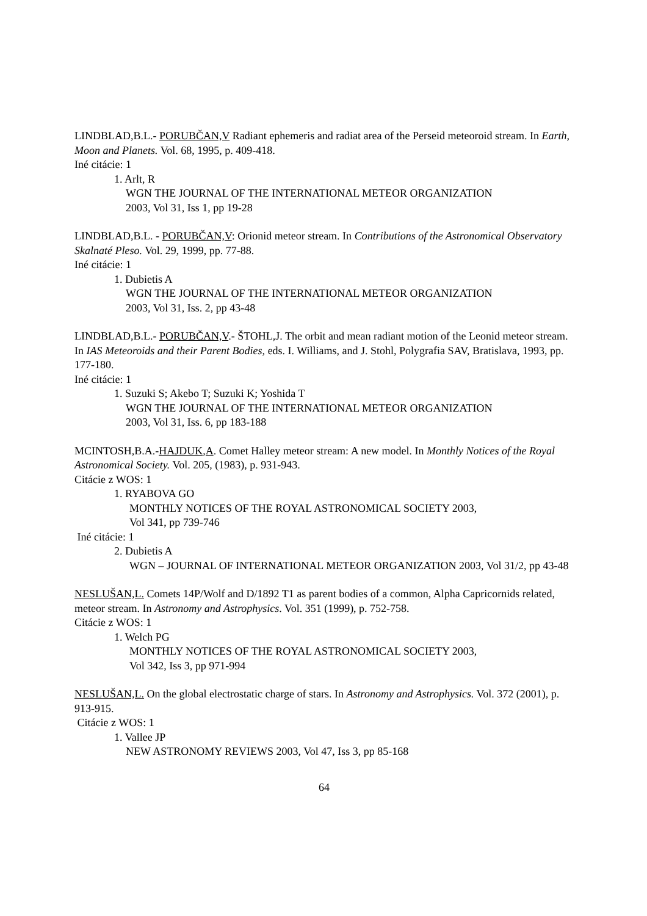LINDBLAD,B.L.- PORUBČAN,V Radiant ephemeris and radiat area of the Perseid meteoroid stream. In Earth, Moon and Planets. Vol. 68, 1995, p. 409-418.
Iné citácie: 1
1. Arlt, R
WGN THE JOURNAL OF THE INTERNATIONAL METEOR ORGANIZATION
2003, Vol 31, Iss 1, pp 19-28
LINDBLAD,B.L. - PORUBČAN,V: Orionid meteor stream. In Contributions of the Astronomical Observatory Skalnaté Pleso. Vol. 29, 1999, pp. 77-88.
Iné citácie: 1
1. Dubietis A
WGN THE JOURNAL OF THE INTERNATIONAL METEOR ORGANIZATION
2003, Vol 31, Iss. 2, pp 43-48
LINDBLAD,B.L.- PORUBČAN,V.- ŠTOHL,J. The orbit and mean radiant motion of the Leonid meteor stream. In IAS Meteoroids and their Parent Bodies, eds. I. Williams, and J. Stohl, Polygrafia SAV, Bratislava, 1993, pp. 177-180.
Iné citácie: 1
1. Suzuki S; Akebo T; Suzuki K; Yoshida T
WGN THE JOURNAL OF THE INTERNATIONAL METEOR ORGANIZATION
2003, Vol 31, Iss. 6, pp 183-188
MCINTOSH,B.A.-HAJDUK,A. Comet Halley meteor stream: A new model. In Monthly Notices of the Royal Astronomical Society. Vol. 205, (1983), p. 931-943.
Citácie z WOS: 1
1. RYABOVA GO
MONTHLY NOTICES OF THE ROYAL ASTRONOMICAL SOCIETY 2003,
Vol 341, pp 739-746
Iné citácie: 1
2. Dubietis A
WGN – JOURNAL OF INTERNATIONAL METEOR ORGANIZATION 2003, Vol 31/2, pp 43-48
NESLUŠAN,L. Comets 14P/Wolf and D/1892 T1 as parent bodies of a common, Alpha Capricornids related, meteor stream. In Astronomy and Astrophysics. Vol. 351 (1999), p. 752-758.
Citácie z WOS: 1
1. Welch PG
MONTHLY NOTICES OF THE ROYAL ASTRONOMICAL SOCIETY 2003,
Vol 342, Iss 3, pp 971-994
NESLUŠAN,L. On the global electrostatic charge of stars. In Astronomy and Astrophysics. Vol. 372 (2001), p. 913-915.
Citácie z WOS: 1
1. Vallee JP
NEW ASTRONOMY REVIEWS 2003, Vol 47, Iss 3, pp 85-168
64